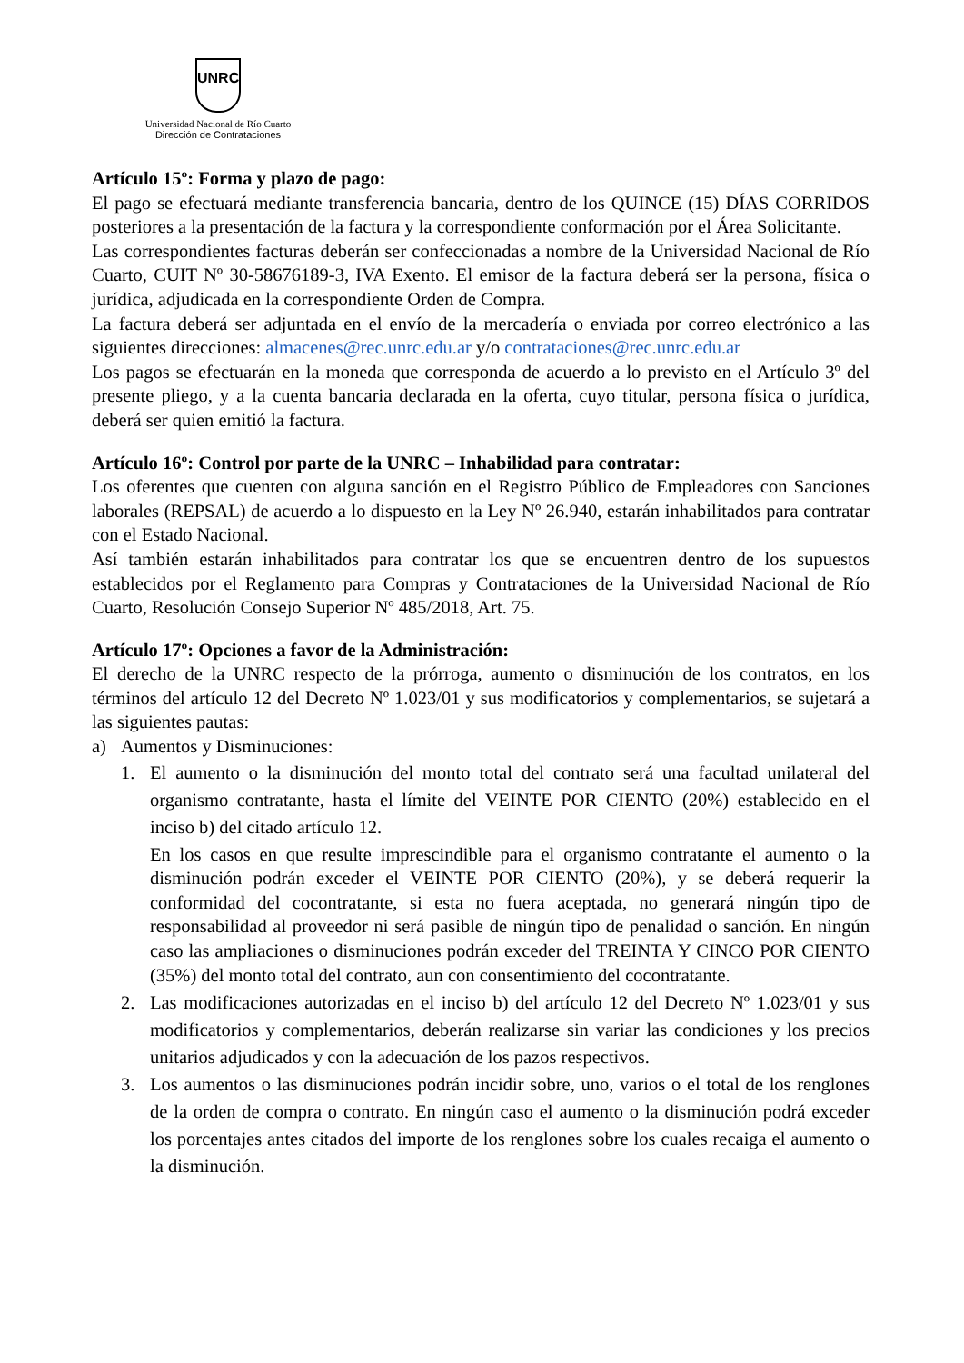UNRC
Universidad Nacional de Río Cuarto
Dirección de Contrataciones
Artículo 15º: Forma y plazo de pago:
El pago se efectuará mediante transferencia bancaria, dentro de los QUINCE (15) DÍAS CORRIDOS posteriores a la presentación de la factura y la correspondiente conformación por el Área Solicitante.
Las correspondientes facturas deberán ser confeccionadas a nombre de la Universidad Nacional de Río Cuarto, CUIT Nº 30-58676189-3, IVA Exento. El emisor de la factura deberá ser la persona, física o jurídica, adjudicada en la correspondiente Orden de Compra.
La factura deberá ser adjuntada en el envío de la mercadería o enviada por correo electrónico a las siguientes direcciones: almacenes@rec.unrc.edu.ar y/o contrataciones@rec.unrc.edu.ar
Los pagos se efectuarán en la moneda que corresponda de acuerdo a lo previsto en el Artículo 3º del presente pliego, y a la cuenta bancaria declarada en la oferta, cuyo titular, persona física o jurídica, deberá ser quien emitió la factura.
Artículo 16º: Control por parte de la UNRC – Inhabilidad para contratar:
Los oferentes que cuenten con alguna sanción en el Registro Público de Empleadores con Sanciones laborales (REPSAL) de acuerdo a lo dispuesto en la Ley Nº 26.940, estarán inhabilitados para contratar con el Estado Nacional.
Así también estarán inhabilitados para contratar los que se encuentren dentro de los supuestos establecidos por el Reglamento para Compras y Contrataciones de la Universidad Nacional de Río Cuarto, Resolución Consejo Superior Nº 485/2018, Art. 75.
Artículo 17º: Opciones a favor de la Administración:
El derecho de la UNRC respecto de la prórroga, aumento o disminución de los contratos, en los términos del artículo 12 del Decreto Nº 1.023/01 y sus modificatorios y complementarios, se sujetará a las siguientes pautas:
a) Aumentos y Disminuciones:
1. El aumento o la disminución del monto total del contrato será una facultad unilateral del organismo contratante, hasta el límite del VEINTE POR CIENTO (20%) establecido en el inciso b) del citado artículo 12.
En los casos en que resulte imprescindible para el organismo contratante el aumento o la disminución podrán exceder el VEINTE POR CIENTO (20%), y se deberá requerir la conformidad del cocontratante, si esta no fuera aceptada, no generará ningún tipo de responsabilidad al proveedor ni será pasible de ningún tipo de penalidad o sanción. En ningún caso las ampliaciones o disminuciones podrán exceder del TREINTA Y CINCO POR CIENTO (35%) del monto total del contrato, aun con consentimiento del cocontratante.
2. Las modificaciones autorizadas en el inciso b) del artículo 12 del Decreto Nº 1.023/01 y sus modificatorios y complementarios, deberán realizarse sin variar las condiciones y los precios unitarios adjudicados y con la adecuación de los pazos respectivos.
3. Los aumentos o las disminuciones podrán incidir sobre, uno, varios o el total de los renglones de la orden de compra o contrato. En ningún caso el aumento o la disminución podrá exceder los porcentajes antes citados del importe de los renglones sobre los cuales recaiga el aumento o la disminución.